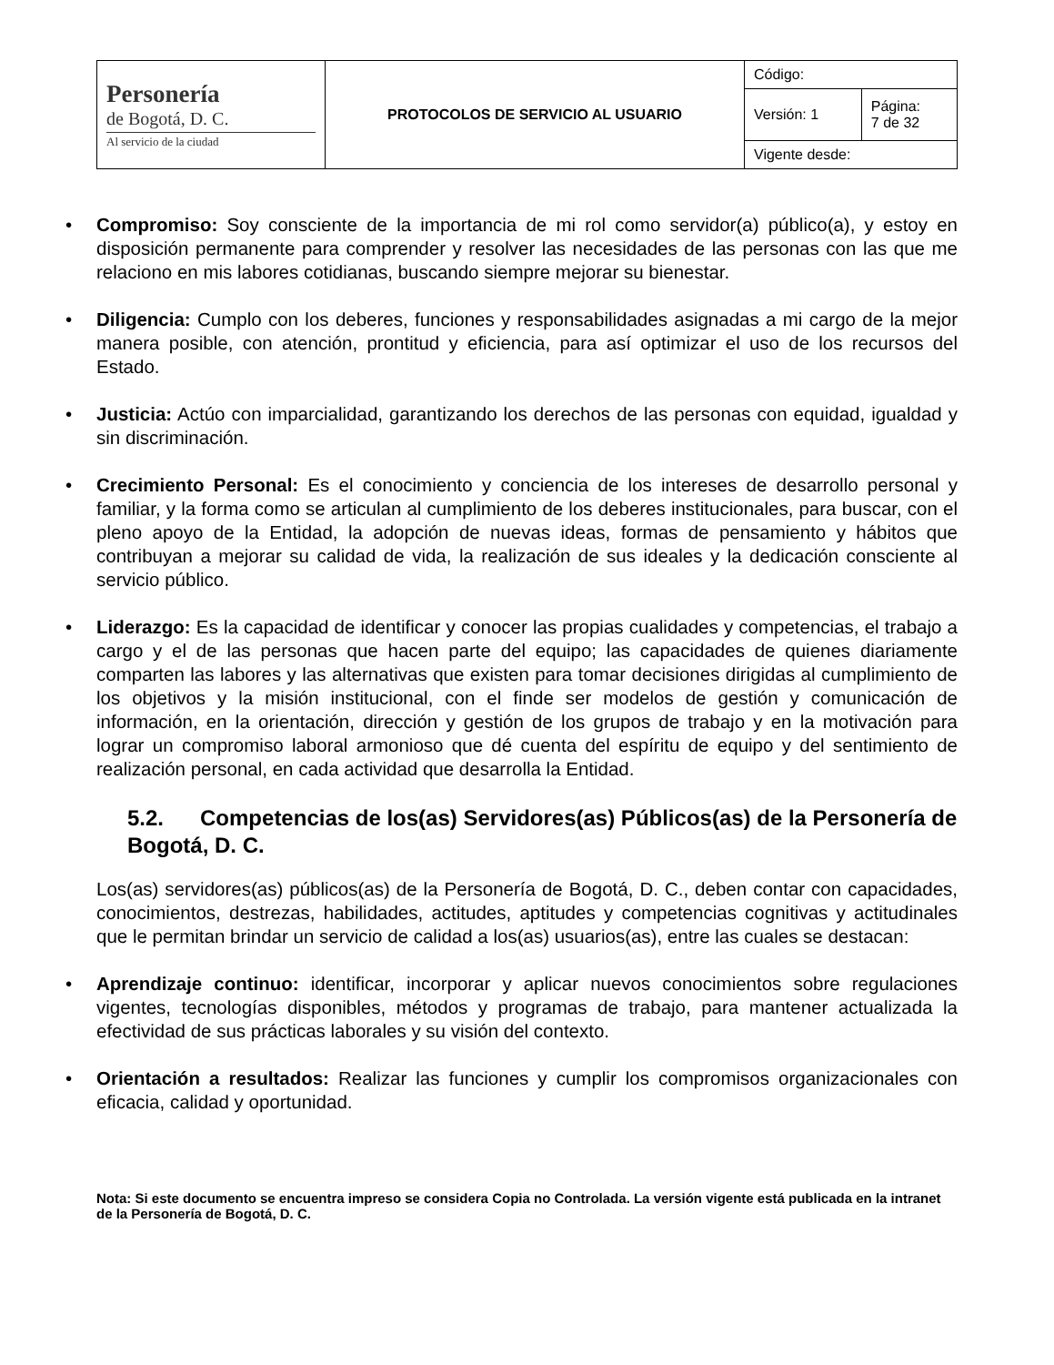| Personería de Bogotá, D. C. Al servicio de la ciudad | PROTOCOLOS DE SERVICIO AL USUARIO | Código: | |
| | | Versión: 1 | Página: 7 de 32 |
| | | Vigente desde: | |
• Compromiso: Soy consciente de la importancia de mi rol como servidor(a) público(a), y estoy en disposición permanente para comprender y resolver las necesidades de las personas con las que me relaciono en mis labores cotidianas, buscando siempre mejorar su bienestar.
• Diligencia: Cumplo con los deberes, funciones y responsabilidades asignadas a mi cargo de la mejor manera posible, con atención, prontitud y eficiencia, para así optimizar el uso de los recursos del Estado.
• Justicia: Actúo con imparcialidad, garantizando los derechos de las personas con equidad, igualdad y sin discriminación.
• Crecimiento Personal: Es el conocimiento y conciencia de los intereses de desarrollo personal y familiar, y la forma como se articulan al cumplimiento de los deberes institucionales, para buscar, con el pleno apoyo de la Entidad, la adopción de nuevas ideas, formas de pensamiento y hábitos que contribuyan a mejorar su calidad de vida, la realización de sus ideales y la dedicación consciente al servicio público.
• Liderazgo: Es la capacidad de identificar y conocer las propias cualidades y competencias, el trabajo a cargo y el de las personas que hacen parte del equipo; las capacidades de quienes diariamente comparten las labores y las alternativas que existen para tomar decisiones dirigidas al cumplimiento de los objetivos y la misión institucional, con el finde ser modelos de gestión y comunicación de información, en la orientación, dirección y gestión de los grupos de trabajo y en la motivación para lograr un compromiso laboral armonioso que dé cuenta del espíritu de equipo y del sentimiento de realización personal, en cada actividad que desarrolla la Entidad.
5.2. Competencias de los(as) Servidores(as) Públicos(as) de la Personería de Bogotá, D. C.
Los(as) servidores(as) públicos(as) de la Personería de Bogotá, D. C., deben contar con capacidades, conocimientos, destrezas, habilidades, actitudes, aptitudes y competencias cognitivas y actitudinales que le permitan brindar un servicio de calidad a los(as) usuarios(as), entre las cuales se destacan:
• Aprendizaje continuo: identificar, incorporar y aplicar nuevos conocimientos sobre regulaciones vigentes, tecnologías disponibles, métodos y programas de trabajo, para mantener actualizada la efectividad de sus prácticas laborales y su visión del contexto.
• Orientación a resultados: Realizar las funciones y cumplir los compromisos organizacionales con eficacia, calidad y oportunidad.
Nota: Si este documento se encuentra impreso se considera Copia no Controlada. La versión vigente está publicada en la intranet de la Personería de Bogotá, D. C.